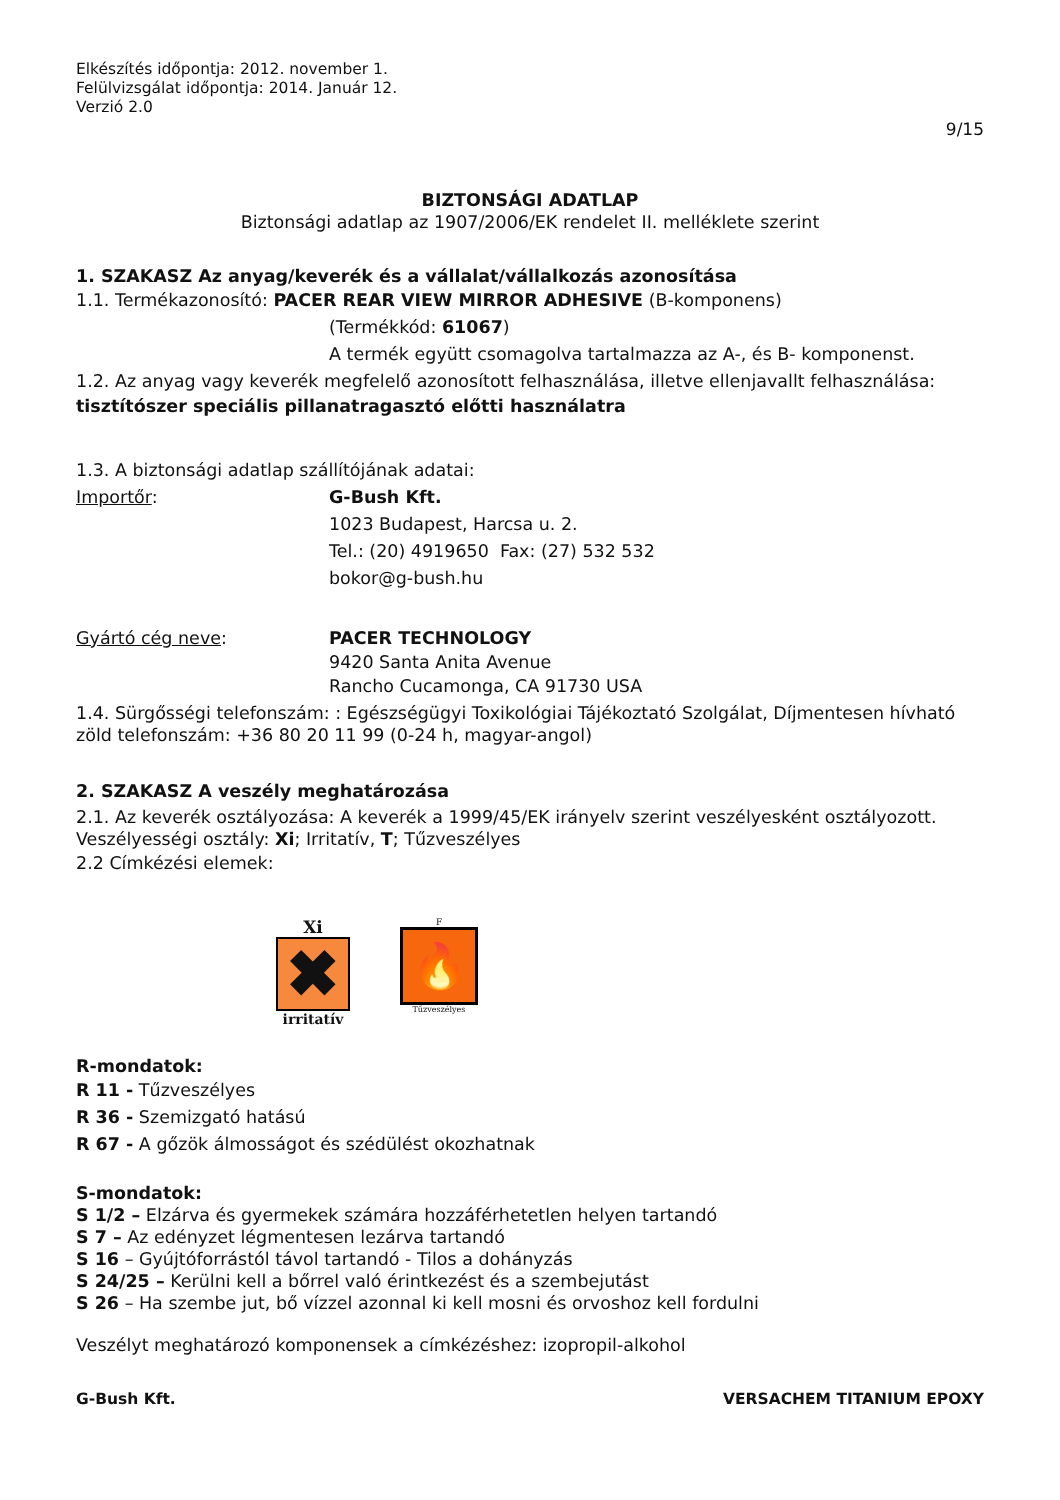Elkészítés időpontja: 2012. november 1.
Felülvizsgálat időpontja: 2014. Január 12.
Verzió 2.0
9/15
BIZTONSÁGI ADATLAP
Biztonsági adatlap az 1907/2006/EK rendelet II. melléklete szerint
1. SZAKASZ Az anyag/keverék és a vállalat/vállalkozás azonosítása
1.1. Termékazonosító: PACER REAR VIEW MIRROR ADHESIVE (B-komponens)
(Termékkód: 61067)
A termék együtt csomagolva tartalmazza az A-, és B- komponenst.
1.2. Az anyag vagy keverék megfelelő azonosított felhasználása, illetve ellenjavallt felhasználása:
tisztítószer speciális pillanatragasztó előtti használatra
1.3. A biztonsági adatlap szállítójának adatai:
Importőr: G-Bush Kft.
1023 Budapest, Harcsa u. 2.
Tel.: (20) 4919650 Fax: (27) 532 532
bokor@g-bush.hu
Gyártó cég neve: PACER TECHNOLOGY
9420 Santa Anita Avenue
Rancho Cucamonga, CA 91730 USA
1.4. Sürgősségi telefonszám: : Egészségügyi Toxikológiai Tájékoztató Szolgálat, Díjmentesen hívható zöld telefonszám: +36 80 20 11 99 (0-24 h, magyar-angol)
2. SZAKASZ A veszély meghatározása
2.1. Az keverék osztályozása: A keverék a 1999/45/EK irányelv szerint veszélyesként osztályozott. Veszélyességi osztály: Xi; Irritatív, T; Tűzveszélyes
2.2 Címkézési elemek:
Xi
✖
irritatív
F
🔥
Tűzveszélyes
R-mondatok:
R 11 - Tűzveszélyes
R 36 - Szemizgató hatású
R 67 - A gőzök álmosságot és szédülést okozhatnak
S-mondatok:
S 1/2 – Elzárva és gyermekek számára hozzáférhetetlen helyen tartandó
S 7 – Az edényzet légmentesen lezárva tartandó
S 16 – Gyújtóforrástól távol tartandó - Tilos a dohányzás
S 24/25 – Kerülni kell a bőrrel való érintkezést és a szembejutást
S 26 – Ha szembe jut, bő vízzel azonnal ki kell mosni és orvoshoz kell fordulni
Veszélyt meghatározó komponensek a címkézéshez: izopropil-alkohol
G-Bush Kft. VERSACHEM TITANIUM EPOXY